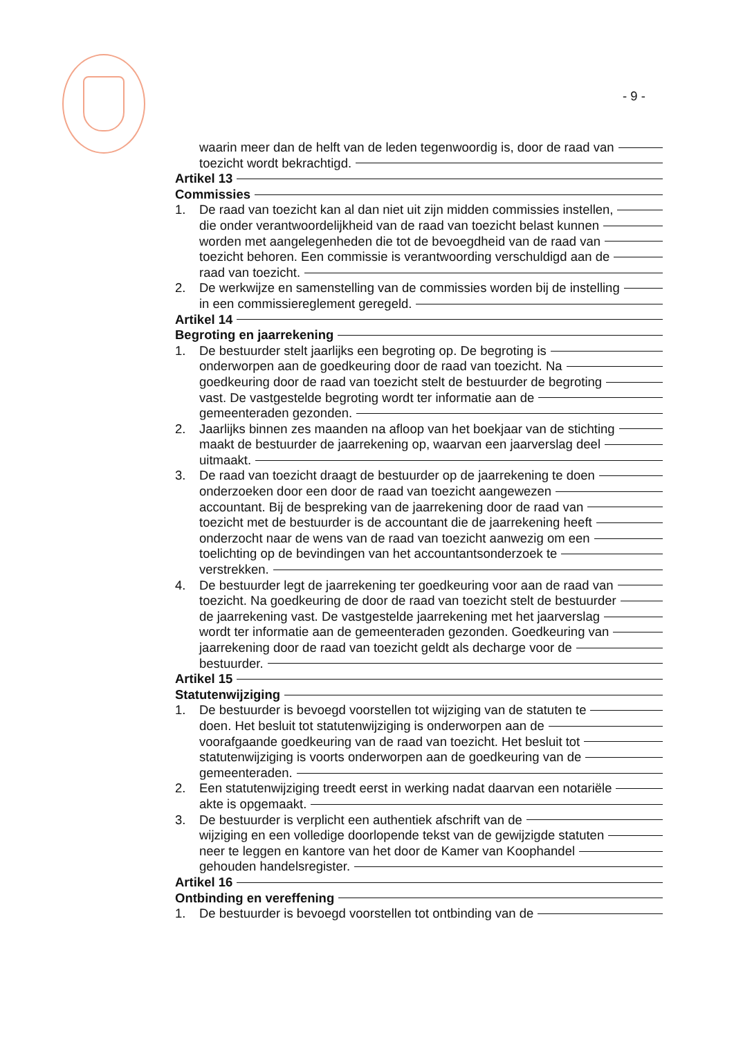- 9 -
waarin meer dan de helft van de leden tegenwoordig is, door de raad van
toezicht wordt bekrachtigd.
Artikel 13
Commissies
1. De raad van toezicht kan al dan niet uit zijn midden commissies instellen,
die onder verantwoordelijkheid van de raad van toezicht belast kunnen
worden met aangelegenheden die tot de bevoegdheid van de raad van
toezicht behoren. Een commissie is verantwoording verschuldigd aan de
raad van toezicht.
2. De werkwijze en samenstelling van de commissies worden bij de instelling
in een commissiereglement geregeld.
Artikel 14
Begroting en jaarrekening
1. De bestuurder stelt jaarlijks een begroting op. De begroting is
onderworpen aan de goedkeuring door de raad van toezicht. Na
goedkeuring door de raad van toezicht stelt de bestuurder de begroting
vast. De vastgestelde begroting wordt ter informatie aan de
gemeenteraden gezonden.
2. Jaarlijks binnen zes maanden na afloop van het boekjaar van de stichting
maakt de bestuurder de jaarrekening op, waarvan een jaarverslag deel
uitmaakt.
3. De raad van toezicht draagt de bestuurder op de jaarrekening te doen
onderzoeken door een door de raad van toezicht aangewezen
accountant. Bij de bespreking van de jaarrekening door de raad van
toezicht met de bestuurder is de accountant die de jaarrekening heeft
onderzocht naar de wens van de raad van toezicht aanwezig om een
toelichting op de bevindingen van het accountantsonderzoek te
verstrekken.
4. De bestuurder legt de jaarrekening ter goedkeuring voor aan de raad van
toezicht. Na goedkeuring de door de raad van toezicht stelt de bestuurder
de jaarrekening vast. De vastgestelde jaarrekening met het jaarverslag
wordt ter informatie aan de gemeenteraden gezonden. Goedkeuring van
jaarrekening door de raad van toezicht geldt als decharge voor de
bestuurder.
Artikel 15
Statutenwijziging
1. De bestuurder is bevoegd voorstellen tot wijziging van de statuten te
doen. Het besluit tot statutenwijziging is onderworpen aan de
voorafgaande goedkeuring van de raad van toezicht. Het besluit tot
statutenwijziging is voorts onderworpen aan de goedkeuring van de
gemeenteraden.
2. Een statutenwijziging treedt eerst in werking nadat daarvan een notariële
akte is opgemaakt.
3. De bestuurder is verplicht een authentiek afschrift van de
wijziging en een volledige doorlopende tekst van de gewijzigde statuten
neer te leggen en kantore van het door de Kamer van Koophandel
gehouden handelsregister.
Artikel 16
Ontbinding en vereffening
1. De bestuurder is bevoegd voorstellen tot ontbinding van de